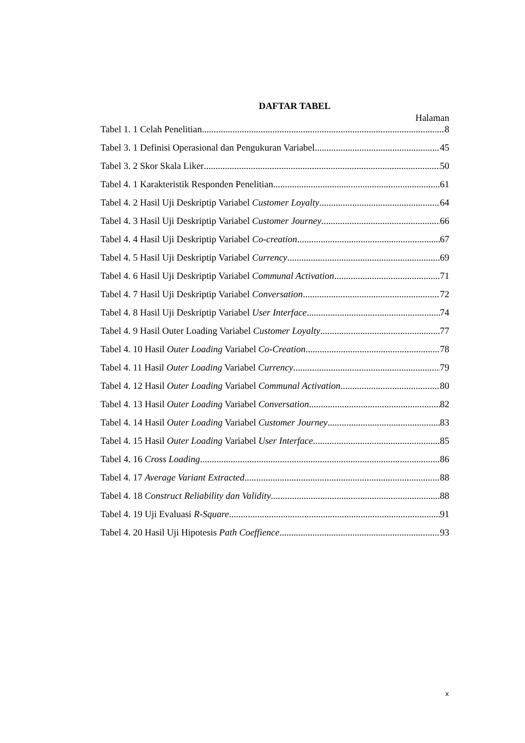DAFTAR TABEL
Halaman
Tabel 1. 1 Celah Penelitian 8
Tabel 3. 1 Definisi Operasional dan Pengukuran Variabel 45
Tabel 3. 2 Skor Skala Liker 50
Tabel 4. 1 Karakteristik Responden Penelitian 61
Tabel 4. 2 Hasil Uji Deskriptip Variabel Customer Loyalty 64
Tabel 4. 3 Hasil Uji Deskriptip Variabel Customer Journey 66
Tabel 4. 4 Hasil Uji Deskriptip Variabel Co-creation 67
Tabel 4. 5 Hasil Uji Deskriptip Variabel Currency 69
Tabel 4. 6 Hasil Uji Deskriptip Variabel Communal Activation 71
Tabel 4. 7 Hasil Uji Deskriptip Variabel Conversation 72
Tabel 4. 8 Hasil Uji Deskriptip Variabel User Interface 74
Tabel 4. 9 Hasil Outer Loading Variabel Customer Loyalty 77
Tabel 4. 10 Hasil Outer Loading Variabel Co-Creation 78
Tabel 4. 11 Hasil Outer Loading Variabel Currency 79
Tabel 4. 12 Hasil Outer Loading Variabel Communal Activation 80
Tabel 4. 13 Hasil Outer Loading Variabel Conversation 82
Tabel 4. 14 Hasil Outer Loading Variabel Customer Journey 83
Tabel 4. 15 Hasil Outer Loading Variabel User Interface 85
Tabel 4. 16 Cross Loading 86
Tabel 4. 17 Average Variant Extracted 88
Tabel 4. 18 Construct Reliability dan Validity 88
Tabel 4. 19 Uji Evaluasi R-Square 91
Tabel 4. 20 Hasil Uji Hipotesis Path Coeffience 93
x